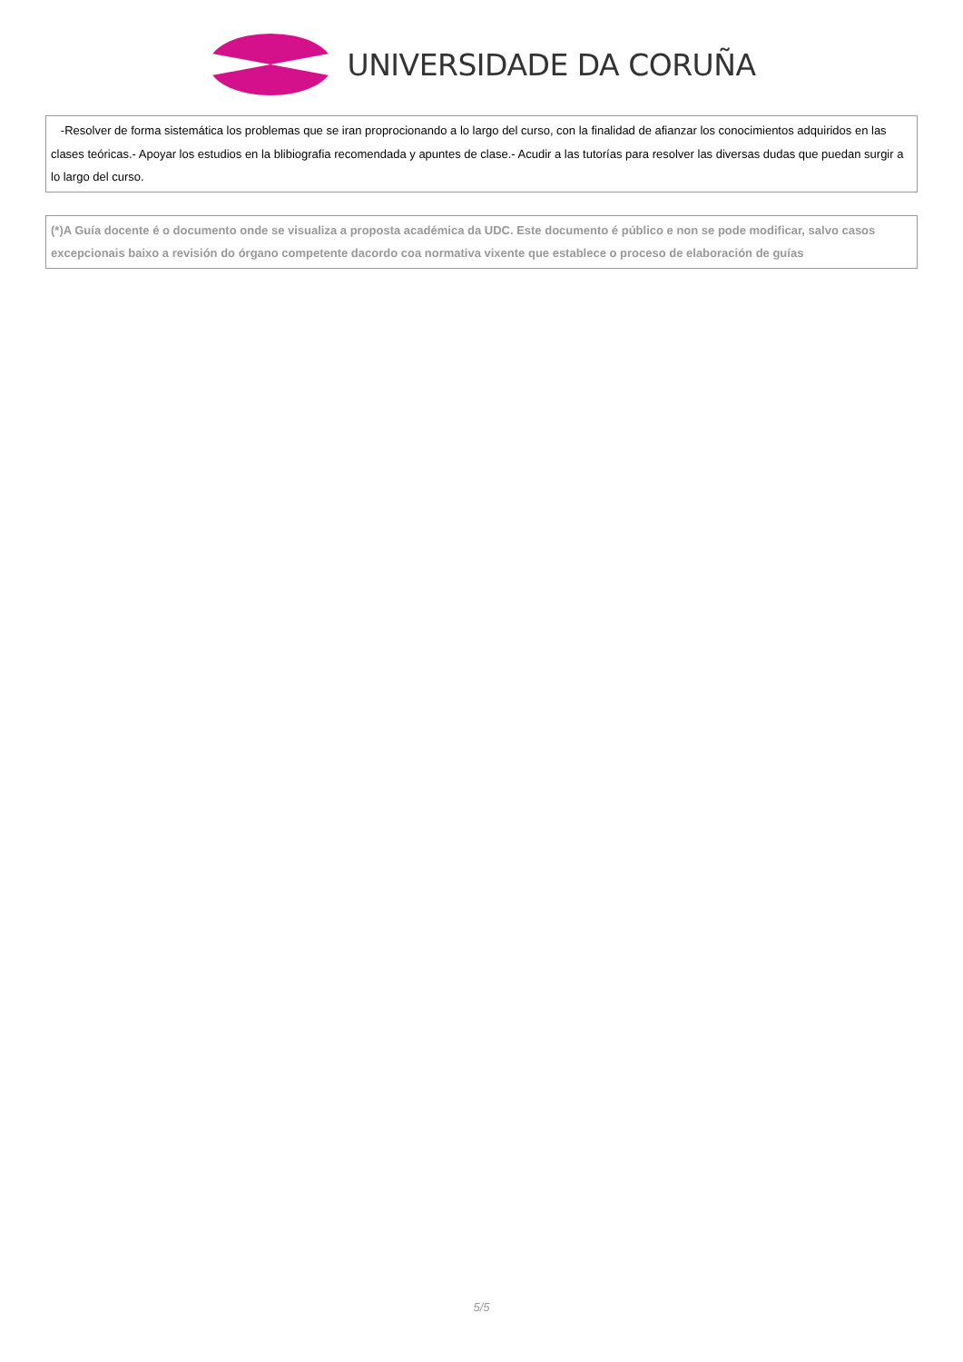UNIVERSIDADE DA CORUÑA
-Resolver de forma sistemática los problemas que se iran proprocionando a lo largo del curso, con la finalidad de afianzar los conocimientos adquiridos en las clases teóricas.- Apoyar los estudios en la blibiografia recomendada y apuntes de clase.- Acudir a las tutorías para resolver las diversas dudas que puedan surgir a lo largo del curso.
(*)A Guía docente é o documento onde se visualiza a proposta académica da UDC. Este documento é público e non se pode modificar, salvo casos excepcionais baixo a revisión do órgano competente dacordo coa normativa vixente que establece o proceso de elaboración de guías
5/5